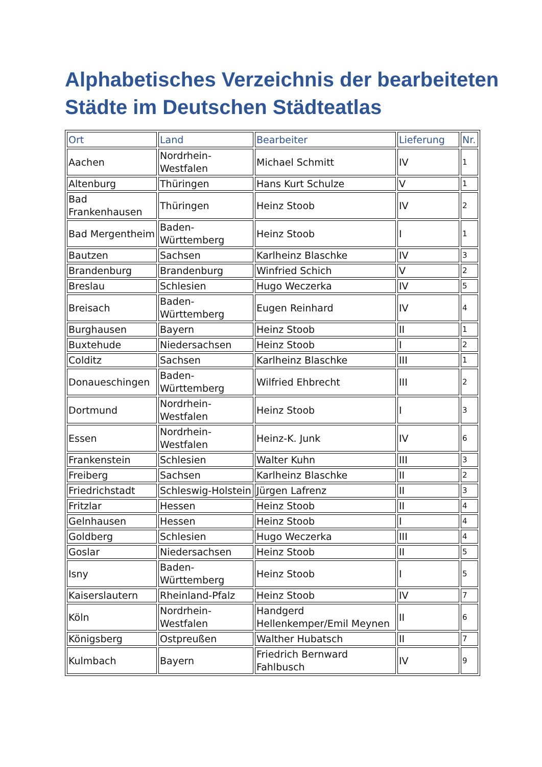Alphabetisches Verzeichnis der bearbeiteten Städte im Deutschen Städteatlas
| Ort | Land | Bearbeiter | Lieferung | Nr. |
| --- | --- | --- | --- | --- |
| Aachen | Nordrhein-Westfalen | Michael Schmitt | IV | 1 |
| Altenburg | Thüringen | Hans Kurt Schulze | V | 1 |
| Bad Frankenhausen | Thüringen | Heinz Stoob | IV | 2 |
| Bad Mergentheim | Baden-Württemberg | Heinz Stoob | I | 1 |
| Bautzen | Sachsen | Karlheinz Blaschke | IV | 3 |
| Brandenburg | Brandenburg | Winfried Schich | V | 2 |
| Breslau | Schlesien | Hugo Weczerka | IV | 5 |
| Breisach | Baden-Württemberg | Eugen Reinhard | IV | 4 |
| Burghausen | Bayern | Heinz Stoob | II | 1 |
| Buxtehude | Niedersachsen | Heinz Stoob | I | 2 |
| Colditz | Sachsen | Karlheinz Blaschke | III | 1 |
| Donaueschingen | Baden-Württemberg | Wilfried Ehbrecht | III | 2 |
| Dortmund | Nordrhein-Westfalen | Heinz Stoob | I | 3 |
| Essen | Nordrhein-Westfalen | Heinz-K. Junk | IV | 6 |
| Frankenstein | Schlesien | Walter Kuhn | III | 3 |
| Freiberg | Sachsen | Karlheinz Blaschke | II | 2 |
| Friedrichstadt | Schleswig-Holstein | Jürgen Lafrenz | II | 3 |
| Fritzlar | Hessen | Heinz Stoob | II | 4 |
| Gelnhausen | Hessen | Heinz Stoob | I | 4 |
| Goldberg | Schlesien | Hugo Weczerka | III | 4 |
| Goslar | Niedersachsen | Heinz Stoob | II | 5 |
| Isny | Baden-Württemberg | Heinz Stoob | I | 5 |
| Kaiserslautern | Rheinland-Pfalz | Heinz Stoob | IV | 7 |
| Köln | Nordrhein-Westfalen | Handgerd Hellenkemper/Emil Meynen | II | 6 |
| Königsberg | Ostpreußen | Walther Hubatsch | II | 7 |
| Kulmbach | Bayern | Friedrich Bernward Fahlbusch | IV | 9 |